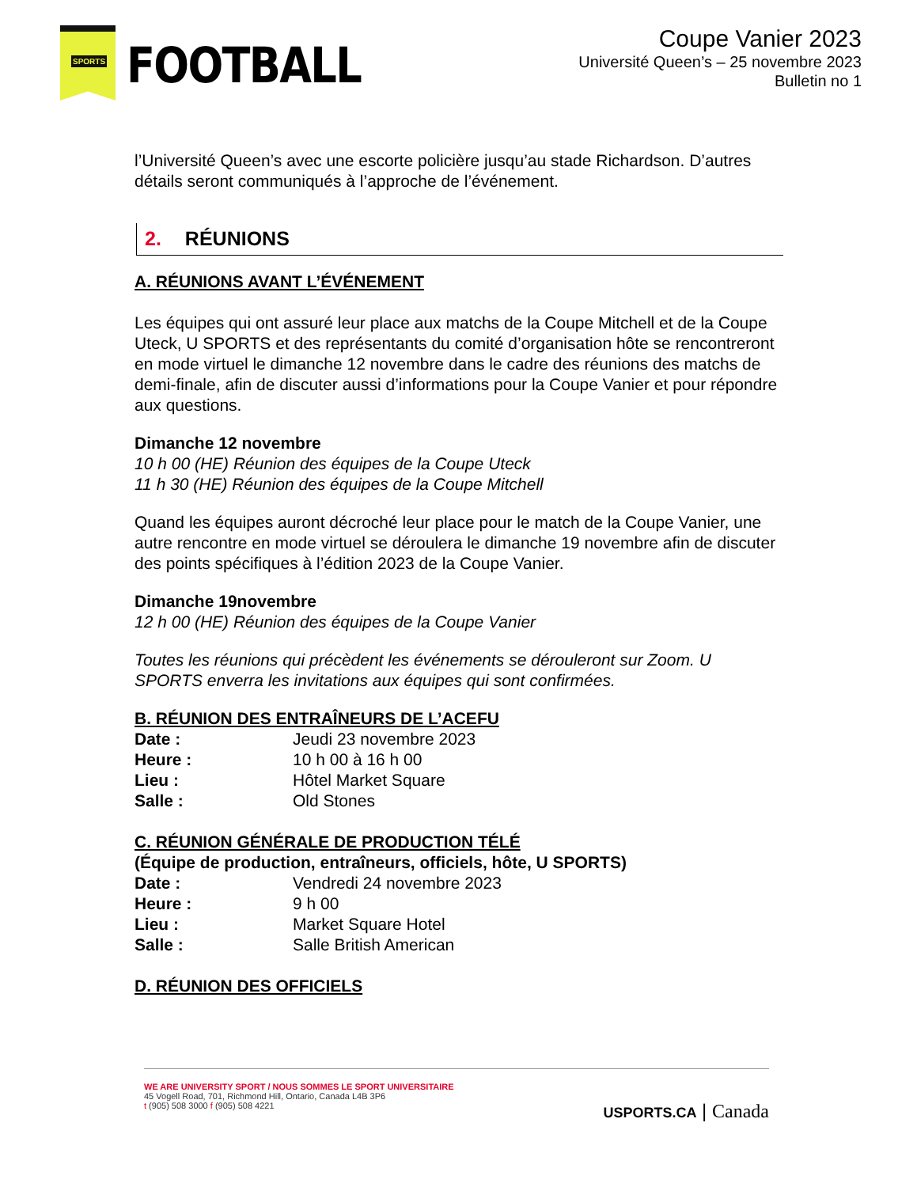SPORTS
FOOTBALL
Coupe Vanier 2023
Université Queen’s – 25 novembre 2023
Bulletin no 1
l’Université Queen’s avec une escorte policière jusqu’au stade Richardson. D’autres détails seront communiqués à l’approche de l’événement.
2. RÉUNIONS
A. RÉUNIONS AVANT L’ÉVÉNEMENT
Les équipes qui ont assuré leur place aux matchs de la Coupe Mitchell et de la Coupe Uteck, U SPORTS et des représentants du comité d’organisation hôte se rencontreront en mode virtuel le dimanche 12 novembre dans le cadre des réunions des matchs de demi-finale, afin de discuter aussi d’informations pour la Coupe Vanier et pour répondre aux questions.
Dimanche 12 novembre
10 h 00 (HE) Réunion des équipes de la Coupe Uteck
11 h 30 (HE) Réunion des équipes de la Coupe Mitchell
Quand les équipes auront décroché leur place pour le match de la Coupe Vanier, une autre rencontre en mode virtuel se déroulera le dimanche 19 novembre afin de discuter des points spécifiques à l’édition 2023 de la Coupe Vanier.
Dimanche 19novembre
12 h 00 (HE) Réunion des équipes de la Coupe Vanier
Toutes les réunions qui précèdent les événements se dérouleront sur Zoom. U SPORTS enverra les invitations aux équipes qui sont confirmées.
B. RÉUNION DES ENTRAÎNEURS DE L’ACEFU
| Date : | Jeudi 23 novembre 2023 |
| Heure : | 10 h 00 à 16 h 00 |
| Lieu : | Hôtel Market Square |
| Salle : | Old Stones |
C. RÉUNION GÉNÉRALE DE PRODUCTION TÉLÉ
(Équipe de production, entraîneurs, officiels, hôte, U SPORTS)
| Date : | Vendredi 24 novembre 2023 |
| Heure : | 9 h 00 |
| Lieu : | Market Square Hotel |
| Salle : | Salle British American |
D. RÉUNION DES OFFICIELS
WE ARE UNIVERSITY SPORT / NOUS SOMMES LE SPORT UNIVERSITAIRE
45 Vogell Road, 701, Richmond Hill, Ontario, Canada L4B 3P6
t (905) 508 3000 f (905) 508 4221
USPORTS.CA | Canada